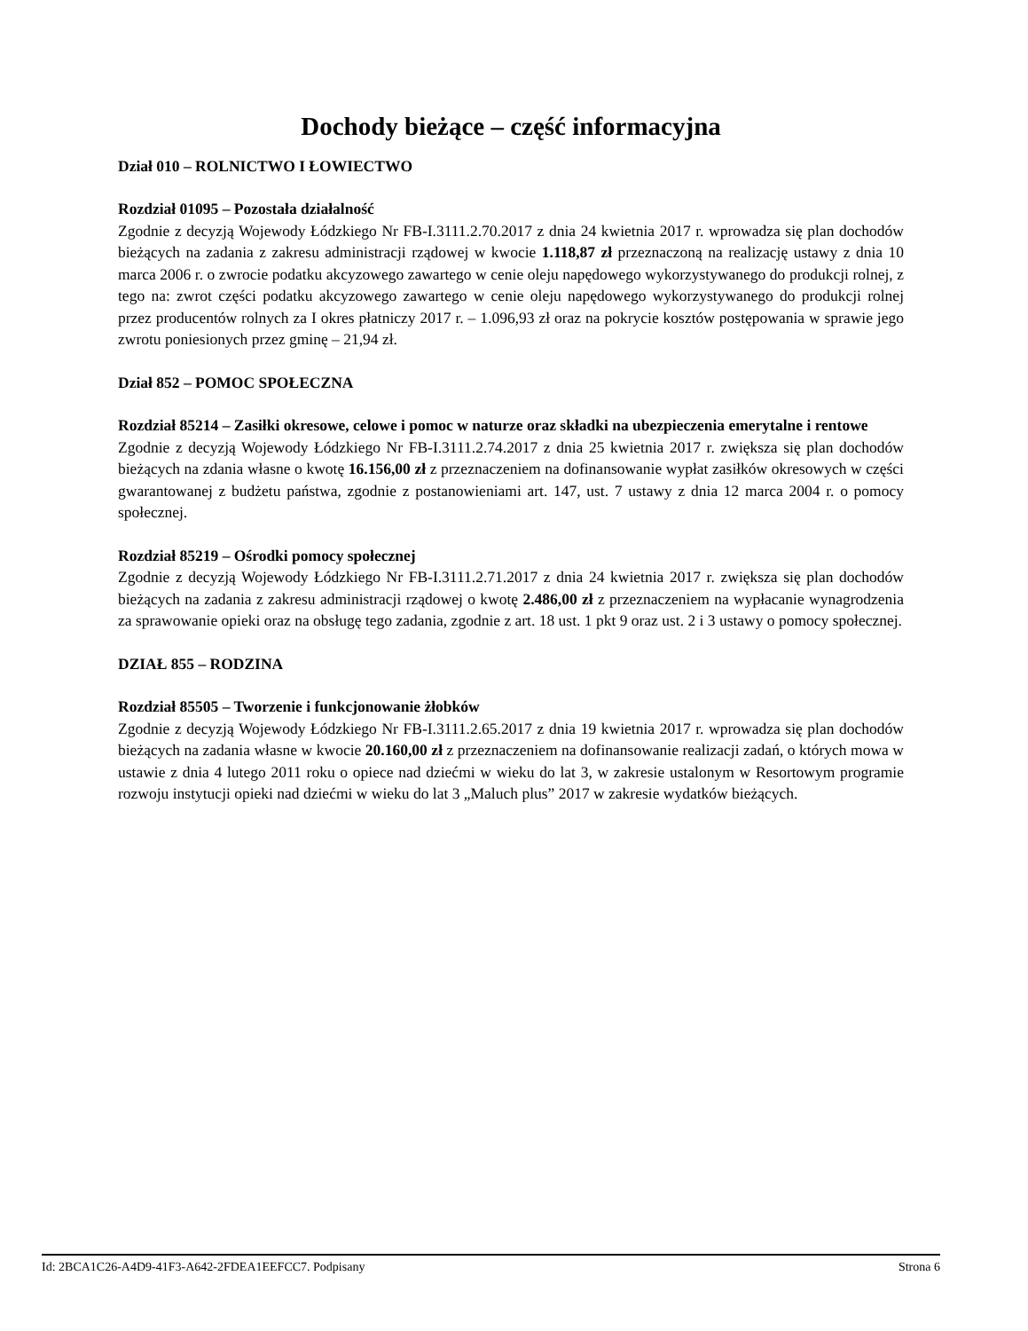Dochody bieżące – część informacyjna
Dział 010 – ROLNICTWO I ŁOWIECTWO
Rozdział 01095 – Pozostała działalność
Zgodnie z decyzją Wojewody Łódzkiego Nr FB-I.3111.2.70.2017 z dnia 24 kwietnia 2017 r. wprowadza się plan dochodów bieżących na zadania z zakresu administracji rządowej w kwocie 1.118,87 zł przeznaczoną na realizację ustawy z dnia 10 marca 2006 r. o zwrocie podatku akcyzowego zawartego w cenie oleju napędowego wykorzystywanego do produkcji rolnej, z tego na: zwrot części podatku akcyzowego zawartego w cenie oleju napędowego wykorzystywanego do produkcji rolnej przez producentów rolnych za I okres płatniczy 2017 r. – 1.096,93 zł oraz na pokrycie kosztów postępowania w sprawie jego zwrotu poniesionych przez gminę – 21,94 zł.
Dział 852 – POMOC SPOŁECZNA
Rozdział 85214 – Zasiłki okresowe, celowe i pomoc w naturze oraz składki na ubezpieczenia emerytalne i rentowe
Zgodnie z decyzją Wojewody Łódzkiego Nr FB-I.3111.2.74.2017 z dnia 25 kwietnia 2017 r. zwiększa się plan dochodów bieżących na zdania własne o kwotę 16.156,00 zł z przeznaczeniem na dofinansowanie wypłat zasiłków okresowych w części gwarantowanej z budżetu państwa, zgodnie z postanowieniami art. 147, ust. 7 ustawy z dnia 12 marca 2004 r. o pomocy społecznej.
Rozdział 85219 – Ośrodki pomocy społecznej
Zgodnie z decyzją Wojewody Łódzkiego Nr FB-I.3111.2.71.2017 z dnia 24 kwietnia 2017 r. zwiększa się plan dochodów bieżących na zadania z zakresu administracji rządowej o kwotę 2.486,00 zł z przeznaczeniem na wypłacanie wynagrodzenia za sprawowanie opieki oraz na obsługę tego zadania, zgodnie z art. 18 ust. 1 pkt 9 oraz ust. 2 i 3 ustawy o pomocy społecznej.
DZIAŁ 855 – RODZINA
Rozdział 85505 – Tworzenie i funkcjonowanie żłobków
Zgodnie z decyzją Wojewody Łódzkiego Nr FB-I.3111.2.65.2017 z dnia 19 kwietnia 2017 r. wprowadza się plan dochodów bieżących na zadania własne w kwocie 20.160,00 zł z przeznaczeniem na dofinansowanie realizacji zadań, o których mowa w ustawie z dnia 4 lutego 2011 roku o opiece nad dziećmi w wieku do lat 3, w zakresie ustalonym w Resortowym programie rozwoju instytucji opieki nad dziećmi w wieku do lat 3 „Maluch plus” 2017 w zakresie wydatków bieżących.
Id: 2BCA1C26-A4D9-41F3-A642-2FDEA1EEFCC7. Podpisany Strona 6